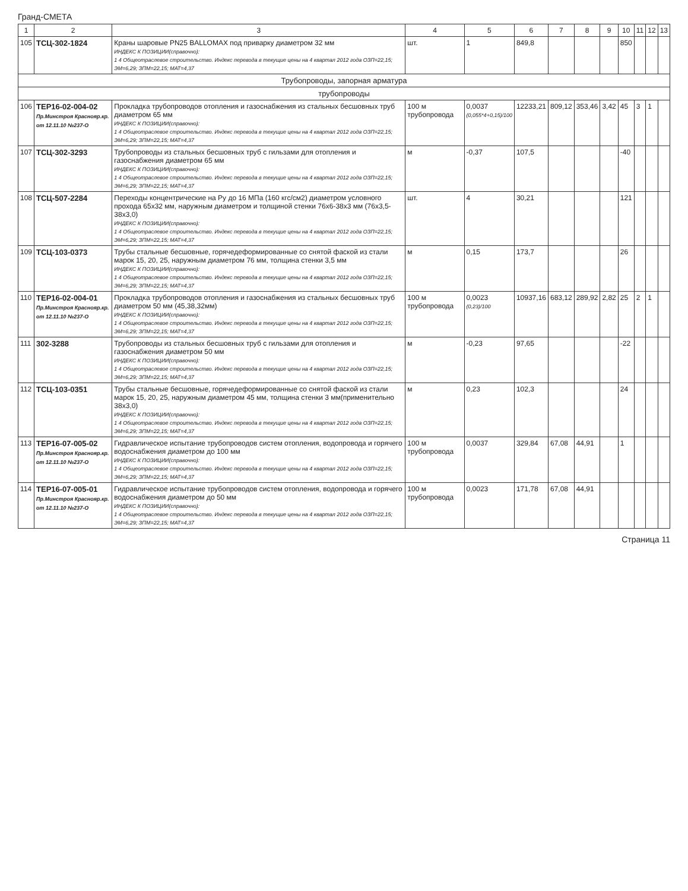Гранд-СМЕТА
| 1 | 2 | 3 | 4 | 5 | 6 | 7 | 8 | 9 | 10 | 11 | 12 | 13 |
| --- | --- | --- | --- | --- | --- | --- | --- | --- | --- | --- | --- | --- |
| 105 | ТСЦ-302-1824 | Краны шаровые PN25 BALLOMAX под приварку диаметром 32 мм ИНДЕКС К ПОЗИЦИИ(справочно): 1 4 Общеотраслевое строительство. Индекс перевода в текущие цены на 4 квартал 2012 года ОЗП=22,15; ЭМ=6,29; ЗПМ=22,15; МАТ=4,37 | шт. | 1 | 849,8 | | | | 850 | | | |
| Трубопроводы, запорная арматура | | | | | | | | | | | | |
| трубопроводы | | | | | | | | | | | | |
| 106 | ТЕР16-02-004-02 Пр.Минстроя Краснояр.кр. от 12.11.10 №237-О | Прокладка трубопроводов отопления и газоснабжения из стальных бесшовных труб диаметром 65 мм ИНДЕКС К ПОЗИЦИИ(справочно): 1 4 Общеотраслевое строительство. Индекс перевода в текущие цены на 4 квартал 2012 года ОЗП=22,15; ЭМ=6,29; ЗПМ=22,15; МАТ=4,37 | 100 м трубопровода | 0,0037 (0,055*4+0,15)/100 | 12233,21 | 809,12 | 353,46 | 3,42 | 45 | 3 | 1 | |
| 107 | ТСЦ-302-3293 | Трубопроводы из стальных бесшовных труб с гильзами для отопления и газоснабжения диаметром 65 мм ИНДЕКС К ПОЗИЦИИ(справочно): 1 4 Общеотраслевое строительство. Индекс перевода в текущие цены на 4 квартал 2012 года ОЗП=22,15; ЭМ=6,29; ЗПМ=22,15; МАТ=4,37 | м | -0,37 | 107,5 | | | | -40 | | | |
| 108 | ТСЦ-507-2284 | Переходы концентрические на Ру до 16 МПа (160 кгс/см2) диаметром условного прохода 65х32 мм, наружным диаметром и толщиной стенки 76х6-38х3 мм (76х3,5-38х3,0) ИНДЕКС К ПОЗИЦИИ(справочно): 1 4 Общеотраслевое строительство. Индекс перевода в текущие цены на 4 квартал 2012 года ОЗП=22,15; ЭМ=6,29; ЗПМ=22,15; МАТ=4,37 | шт. | 4 | 30,21 | | | | 121 | | | |
| 109 | ТСЦ-103-0373 | Трубы стальные бесшовные, горячедеформированные со снятой фаской из стали марок 15, 20, 25, наружным диаметром 76 мм, толщина стенки 3,5 мм ИНДЕКС К ПОЗИЦИИ(справочно): 1 4 Общеотраслевое строительство. Индекс перевода в текущие цены на 4 квартал 2012 года ОЗП=22,15; ЭМ=6,29; ЗПМ=22,15; МАТ=4,37 | м | 0,15 | 173,7 | | | | 26 | | | |
| 110 | ТЕР16-02-004-01 Пр.Минстроя Краснояр.кр. от 12.11.10 №237-О | Прокладка трубопроводов отопления и газоснабжения из стальных бесшовных труб диаметром 50 мм (45,38,32мм) ИНДЕКС К ПОЗИЦИИ(справочно): 1 4 Общеотраслевое строительство. Индекс перевода в текущие цены на 4 квартал 2012 года ОЗП=22,15; ЭМ=6,29; ЗПМ=22,15; МАТ=4,37 | 100 м трубопровода | 0,0023 (0,23)/100 | 10937,16 | 683,12 | 289,92 | 2,82 | 25 | 2 | 1 | |
| 111 | 302-3288 | Трубопроводы из стальных бесшовных труб с гильзами для отопления и газоснабжения диаметром 50 мм ИНДЕКС К ПОЗИЦИИ(справочно): 1 4 Общеотраслевое строительство. Индекс перевода в текущие цены на 4 квартал 2012 года ОЗП=22,15; ЭМ=6,29; ЗПМ=22,15; МАТ=4,37 | м | -0,23 | 97,65 | | | | -22 | | | |
| 112 | ТСЦ-103-0351 | Трубы стальные бесшовные, горячедеформированные со снятой фаской из стали марок 15, 20, 25, наружным диаметром 45 мм, толщина стенки 3 мм(применительно 38х3,0) ИНДЕКС К ПОЗИЦИИ(справочно): 1 4 Общеотраслевое строительство. Индекс перевода в текущие цены на 4 квартал 2012 года ОЗП=22,15; ЭМ=6,29; ЗПМ=22,15; МАТ=4,37 | м | 0,23 | 102,3 | | | | 24 | | | |
| 113 | ТЕР16-07-005-02 Пр.Минстроя Краснояр.кр. от 12.11.10 №237-О | Гидравлическое испытание трубопроводов систем отопления, водопровода и горячего водоснабжения диаметром до 100 мм ИНДЕКС К ПОЗИЦИИ(справочно): 1 4 Общеотраслевое строительство. Индекс перевода в текущие цены на 4 квартал 2012 года ОЗП=22,15; ЭМ=6,29; ЗПМ=22,15; МАТ=4,37 | 100 м трубопровода | 0,0037 | 329,84 | 67,08 | 44,91 | | 1 | | | |
| 114 | ТЕР16-07-005-01 Пр.Минстроя Краснояр.кр. от 12.11.10 №237-О | Гидравлическое испытание трубопроводов систем отопления, водопровода и горячего водоснабжения диаметром до 50 мм ИНДЕКС К ПОЗИЦИИ(справочно): 1 4 Общеотраслевое строительство. Индекс перевода в текущие цены на 4 квартал 2012 года ОЗП=22,15; ЭМ=6,29; ЗПМ=22,15; МАТ=4,37 | 100 м трубопровода | 0,0023 | 171,78 | 67,08 | 44,91 | | | | | |
Страница 11